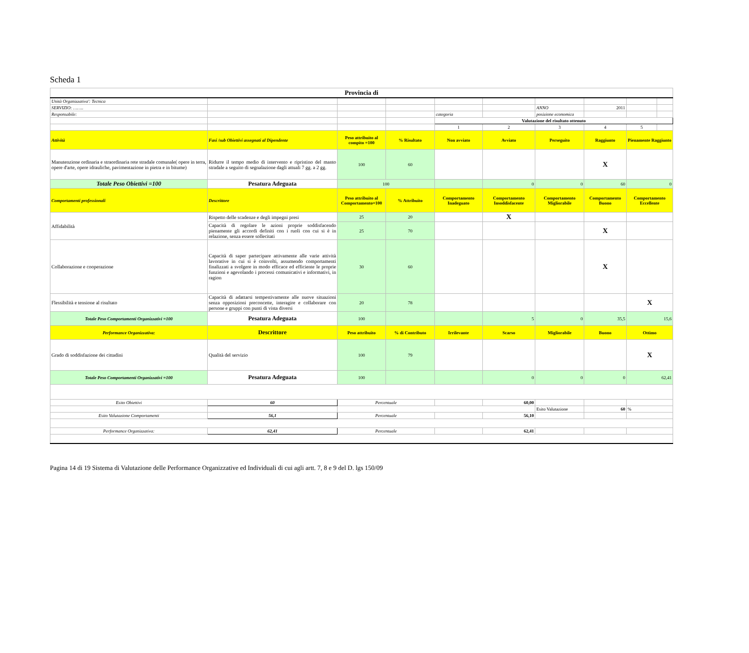Scheda 1
| Provincia di | | | | | | | | | |
| Unità Organizzativa': Tecnica | | | | | | | | | |
| SERVIZIO: …….. | | | | | | ANNO | 2011 | | |
| Responsabile: | | | | categoria | | posizione economica | | | |
| | | | | Valutazione del risultato ottenuto | | | | | |
| | | | | 1 | 2 | 3 | 4 | 5 | |
| Attività | Fasi /sub Obiettivi assegnati al Dipendente | Peso attribuito al compito =100 | % Risultato | Non avviato | Avviato | Perseguito | Raggiunto | Pienamente Raggiunto | |
| Manutenzione ordinaria e straordinaria rete stradale comunale( opere in terra, opere d'arte, opere idrauliche, pavimentazione in pietra e in bitume) | Ridurre il tempo medio di intervento e ripristino del manto stradale a seguito di segnalazione dagli attuali 7 gg. a 2 gg. | 100 | 60 | | | | X | | |
| Totale Peso Obiettivi =100 | Pesatura Adeguata | 100 | | | 0 | 0 | 60 | 0 | |
| Comportamenti professionali | Descrittore | Peso attribuito al Comportamento=100 | % Attribuito | Comportamento Inadeguato | Comportamento Insoddisfacente | Comportamento Migliorabile | Comportamento Buono | Comportamento Eccellente | |
| Affidabilità | Rispetto delle scadenze e degli impegni presi | 25 | 20 | | X | | | | |
| | Capacità di regolare le azioni proprie soddisfacendo pienamente gli accordi definiti con i ruoli con cui si è in relazione, senza essere sollecitati | 25 | 70 | | | | X | | |
| Collaborazione e cooperazione | Capacità di saper partecipare attivamente alle varie attività lavorative in cui si è coinvolti, assumendo comportamenti finalizzati a svolgere in modo efficace ed efficiente le proprie funzioni e agevolando i processi comunicativi e informativi, in ragion | 30 | 60 | | | | X | | |
| Flessibilità e tensione al risultato | Capacità di adattarsi tempestivamente alle nuove situazioni senza opposizioni preconcette, interagire e collaborare con persone e gruppi con punti di vista diversi | 20 | 78 | | | | | X | |
| Totale Peso Comportamenti Organizzativi =100 | Pesatura Adeguata | 100 | | | 5 | 0 | 35,5 | 15,6 | |
| Performance Organizzativa: | Descrittore | Peso attribuito | % di Contributo | Irrilevante | Scarso | Migliorabile | Buono | Ottimo | |
| Grado di soddisfazione dei cittadini | Qualità del servizio | 100 | 79 | | | | | X | |
| Totale Peso Comportamenti Organizzativi =100 | Pesatura Adeguata | 100 | | | 0 | 0 | 0 | 62,41 | |
| Esito Obiettivi | 60 | Percentuale | | | 60,00 | | | | |
| | | | | | | Esito Valutazione | 60 | % | |
| Esito Valutazione Comportamenti | 56,1 | Percentuale | | | 56,10 | | | | |
| Performance Organizzativa: | 62,41 | Percentuale | | | 62,41 | | | | |
Pagina 14 di 19 Sistema di Valutazione delle Performance Organizzative ed Individuali di cui agli artt. 7, 8 e 9 del D. lgs 150/09